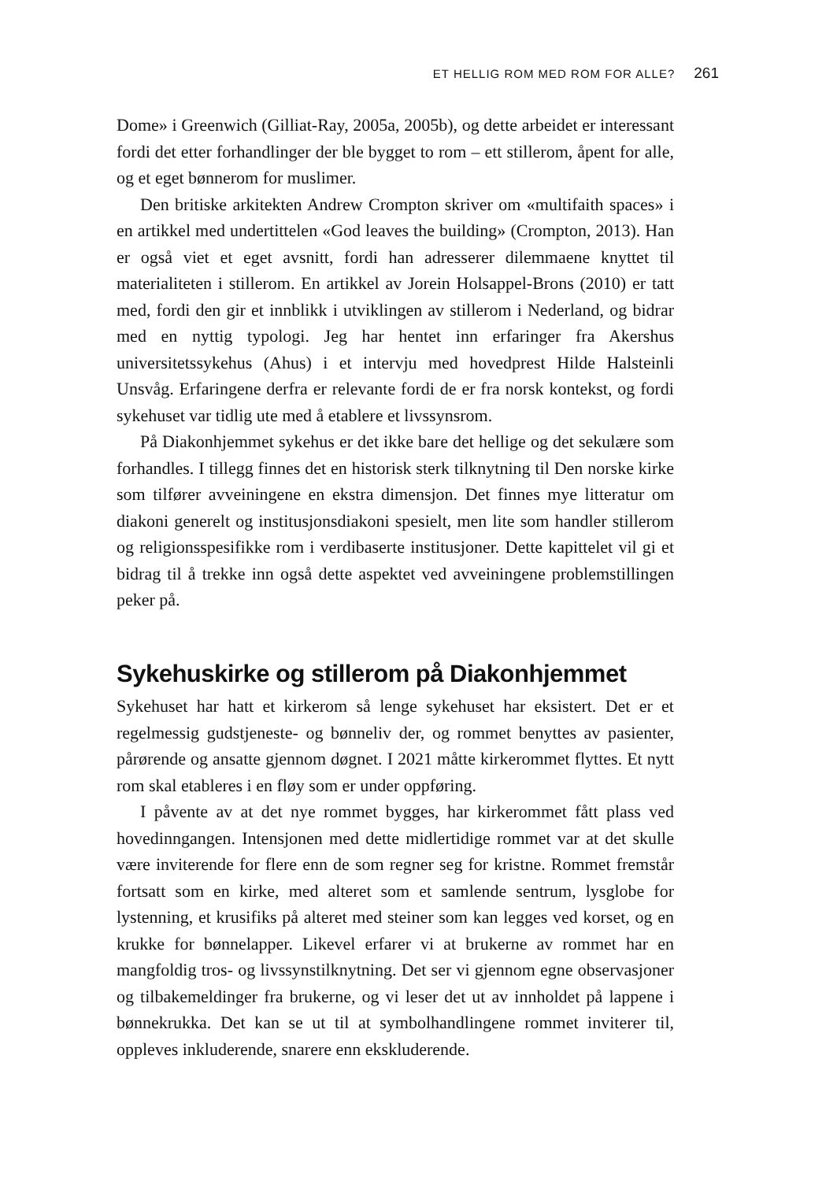ET HELLIG ROM MED ROM FOR ALLE? 261
Dome» i Greenwich (Gilliat-Ray, 2005a, 2005b), og dette arbeidet er interessant fordi det etter forhandlinger der ble bygget to rom – ett stillerom, åpent for alle, og et eget bønnerom for muslimer.
Den britiske arkitekten Andrew Crompton skriver om «multifaith spaces» i en artikkel med undertittelen «God leaves the building» (Crompton, 2013). Han er også viet et eget avsnitt, fordi han adresserer dilemmaene knyttet til materialiteten i stillerom. En artikkel av Jorein Holsappel-Brons (2010) er tatt med, fordi den gir et innblikk i utviklingen av stillerom i Nederland, og bidrar med en nyttig typologi. Jeg har hentet inn erfaringer fra Akershus universitetssykehus (Ahus) i et intervju med hovedprest Hilde Halsteinli Unsvåg. Erfaringene derfra er relevante fordi de er fra norsk kontekst, og fordi sykehuset var tidlig ute med å etablere et livssynsrom.
På Diakonhjemmet sykehus er det ikke bare det hellige og det sekulære som forhandles. I tillegg finnes det en historisk sterk tilknytning til Den norske kirke som tilfører avveiningene en ekstra dimensjon. Det finnes mye litteratur om diakoni generelt og institusjonsdiakoni spesielt, men lite som handler stillerom og religionsspesifikke rom i verdibaserte institusjoner. Dette kapittelet vil gi et bidrag til å trekke inn også dette aspektet ved avveiningene problemstillingen peker på.
Sykehuskirke og stillerom på Diakonhjemmet
Sykehuset har hatt et kirkerom så lenge sykehuset har eksistert. Det er et regelmessig gudstjeneste- og bønneliv der, og rommet benyttes av pasienter, pårørende og ansatte gjennom døgnet. I 2021 måtte kirkerommet flyttes. Et nytt rom skal etableres i en fløy som er under oppføring.
I påvente av at det nye rommet bygges, har kirkerommet fått plass ved hovedinngangen. Intensjonen med dette midlertidige rommet var at det skulle være inviterende for flere enn de som regner seg for kristne. Rommet fremstår fortsatt som en kirke, med alteret som et samlende sentrum, lysglobe for lystenning, et krusifiks på alteret med steiner som kan legges ved korset, og en krukke for bønnelapper. Likevel erfarer vi at brukerne av rommet har en mangfoldig tros- og livssynstilknytning. Det ser vi gjennom egne observasjoner og tilbakemeldinger fra brukerne, og vi leser det ut av innholdet på lappene i bønnekrukka. Det kan se ut til at symbolhandlingene rommet inviterer til, oppleves inkluderende, snarere enn ekskluderende.